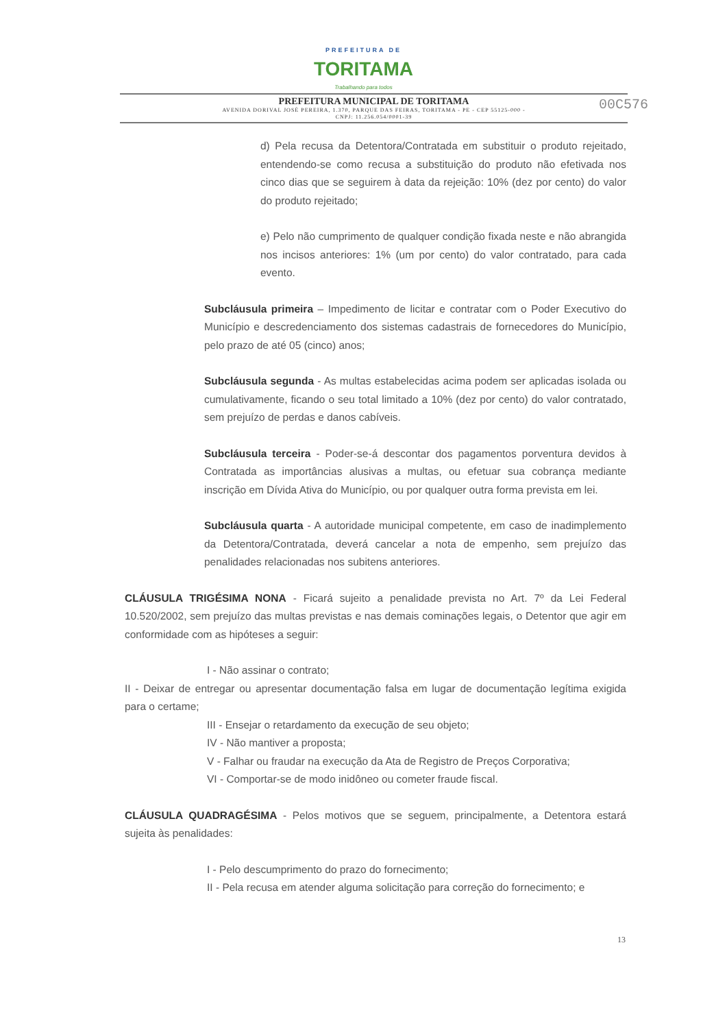PREFEITURA DE
TORITAMA
Trabalhando para todos
00C576
PREFEITURA MUNICIPAL DE TORITAMA
AVENIDA DORIVAL JOSÉ PEREIRA, 1.370, PARQUE DAS FEIRAS, TORITAMA - PE - CEP 55125-000 -
CNPJ: 11.256.054/0001-39
d) Pela recusa da Detentora/Contratada em substituir o produto rejeitado, entendendo-se como recusa a substituição do produto não efetivada nos cinco dias que se seguirem à data da rejeição: 10% (dez por cento) do valor do produto rejeitado;
e) Pelo não cumprimento de qualquer condição fixada neste e não abrangida nos incisos anteriores: 1% (um por cento) do valor contratado, para cada evento.
Subcláusula primeira – Impedimento de licitar e contratar com o Poder Executivo do Município e descredenciamento dos sistemas cadastrais de fornecedores do Município, pelo prazo de até 05 (cinco) anos;
Subcláusula segunda - As multas estabelecidas acima podem ser aplicadas isolada ou cumulativamente, ficando o seu total limitado a 10% (dez por cento) do valor contratado, sem prejuízo de perdas e danos cabíveis.
Subcláusula terceira - Poder-se-á descontar dos pagamentos porventura devidos à Contratada as importâncias alusivas a multas, ou efetuar sua cobrança mediante inscrição em Dívida Ativa do Município, ou por qualquer outra forma prevista em lei.
Subcláusula quarta - A autoridade municipal competente, em caso de inadimplemento da Detentora/Contratada, deverá cancelar a nota de empenho, sem prejuízo das penalidades relacionadas nos subitens anteriores.
CLÁUSULA TRIGÉSIMA NONA - Ficará sujeito a penalidade prevista no Art. 7º da Lei Federal 10.520/2002, sem prejuízo das multas previstas e nas demais cominações legais, o Detentor que agir em conformidade com as hipóteses a seguir:
I - Não assinar o contrato;
II - Deixar de entregar ou apresentar documentação falsa em lugar de documentação legítima exigida para o certame;
III - Ensejar o retardamento da execução de seu objeto;
IV - Não mantiver a proposta;
V - Falhar ou fraudar na execução da Ata de Registro de Preços Corporativa;
VI - Comportar-se de modo inidôneo ou cometer fraude fiscal.
CLÁUSULA QUADRAGÉSIMA - Pelos motivos que se seguem, principalmente, a Detentora estará sujeita às penalidades:
I - Pelo descumprimento do prazo do fornecimento;
II - Pela recusa em atender alguma solicitação para correção do fornecimento; e
13